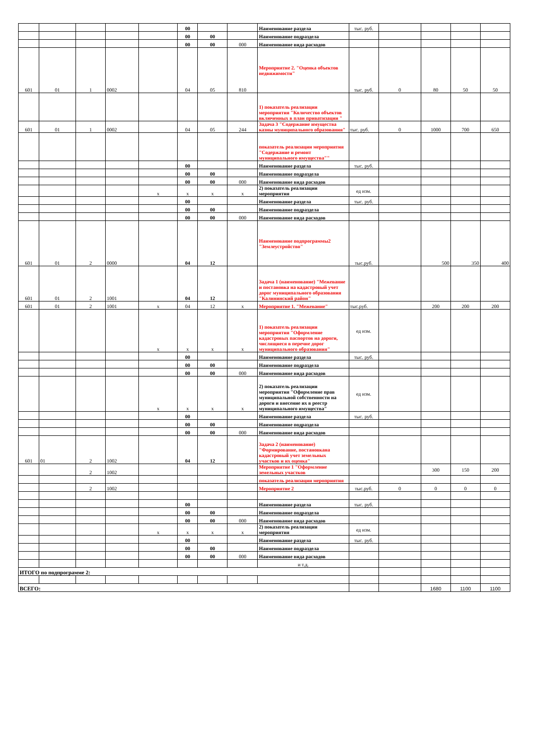| | | | | | 00 | | | Наименование раздела | тыс. руб. | | | | |
| | | | | | 00 | 00 | | Наименование подраздела | | | | | |
| | | | | | 00 | 00 | 000 | Наименование вида расходов | | | | | |
| 601 | 01 | 1 | 0002 | | 04 | 05 | 810 | Мероприятие 2. "Оценка объектов недвижимости" | тыс. руб. | 0 | 80 | 50 | 50 |
| | | | | | | | | 1) показатель реализации мероприятия "Количество объектов включенных в план приватизации " | | | | | |
| 601 | 01 | 1 | 0002 | | 04 | 05 | 244 | Задача 3 "Содержание имущества казны муниципального образования" | тыс. руб. | 0 | 1000 | 700 | 650 |
| | | | | | | | | показатель реализации мероприятия "Содержание и ремонт муниципального имущества"" | | | | | |
| | | | | | 00 | | | Наименование раздела | тыс. руб. | | | | |
| | | | | | 00 | 00 | | Наименование подраздела | | | | | |
| | | | | | 00 | 00 | 000 | Наименование вида расходов | | | | | |
| | | | | x | x | x | x | 2) показатель реализации мероприятия | ед изм. | | | | |
| | | | | | 00 | | | Наименование раздела | тыс. руб. | | | | |
| | | | | | 00 | 00 | | Наименование подраздела | | | | | |
| | | | | | 00 | 00 | 000 | Наименование вида расходов | | | | | |
| 601 | 01 | 2 | 0000 | | 04 | 12 | | Наименование подпрограммы2 "Землеустройство" | тыс.руб. | | 500 | 350 | 400 |
| 601 | 01 | 2 | 1001 | | 04 | 12 | | Задача 1 (наименование) "Межевание и постановка на кадастровый учет дорог муниципального образования "Калининский район" | | | | | |
| 601 | 01 | 2 | 1001 | x | 04 | 12 | x | Мероприятие 1. "Межевание" | тыс.руб. | | 200 | 200 | 200 |
| | | | | x | x | x | x | 1) показатель реализации мероприятия "Оформление кадастровых паспортов на дороги, числящиеся в перечне дорог муниципального образования" | ед изм. | | | | |
| | | | | | 00 | | | Наименование раздела | тыс. руб. | | | | |
| | | | | | 00 | 00 | | Наименование подраздела | | | | | |
| | | | | | 00 | 00 | 000 | Наименование вида расходов | | | | | |
| | | | | x | x | x | x | 2) показатель реализации мероприятия "Оформление прав муниципальной собственности на дороги и внесение их в реестр муниципального имущества" | ед изм. | | | | |
| | | | | | 00 | | | Наименование раздела | тыс. руб. | | | | |
| | | | | | 00 | 00 | | Наименование подраздела | | | | | |
| | | | | | 00 | 00 | 000 | Наименование вида расходов | | | | | |
| 601 | 01 | 2 | 1002 | | 04 | 12 | | Задача 2 (наименование) "Формирование, постановкана кадастровый учет земельных участков и их оценка" | | | | | |
| | | 2 | 1002 | | | | | Мероприятие 1 "Оформление земельных участков | | | 300 | 150 | 200 |
| | | | | | | | | показатель реализации мероприятия | | | | | |
| | | 2 | 1002 | | | | | Мероприятие 2 | тыс.руб. | 0 | 0 | 0 | 0 |
| | | | | | 00 | | | Наименование раздела | тыс. руб. | | | | |
| | | | | | 00 | 00 | | Наименование подраздела | | | | | |
| | | | | | 00 | 00 | 000 | Наименование вида расходов | | | | | |
| | | | | x | x | x | x | 2) показатель реализации мероприятия | ед изм. | | | | |
| | | | | | 00 | | | Наименование раздела | тыс. руб. | | | | |
| | | | | | 00 | 00 | | Наименование подраздела | | | | | |
| | | | | | 00 | 00 | 000 | Наименование вида расходов | | | | | |
| | | | | | | | | и т.д. | | | | | |
| ИТОГО по подпрограмме 2: | | | | | | | | | | | | | |
| ВСЕГО: | | | | | | | | | | | 1680 | 1100 | 1100 |